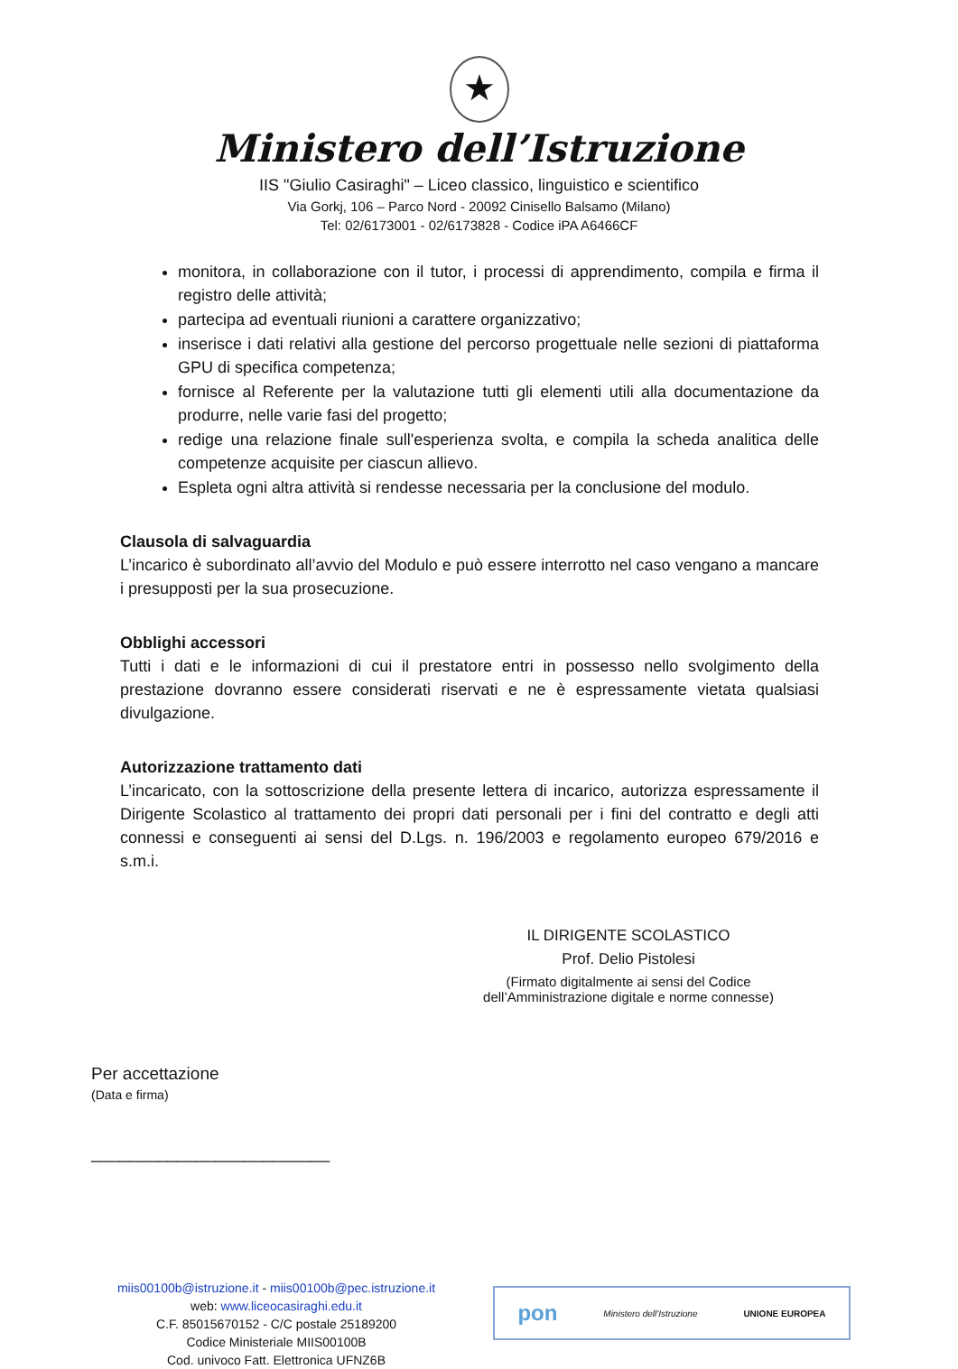★
Ministero dell’Istruzione
IIS "Giulio Casiraghi" – Liceo classico, linguistico e scientifico
Via Gorkj, 106 – Parco Nord - 20092 Cinisello Balsamo (Milano)
Tel: 02/6173001 - 02/6173828 - Codice iPA A6466CF
monitora, in collaborazione con il tutor, i processi di apprendimento, compila e firma il registro delle attività;
partecipa ad eventuali riunioni a carattere organizzativo;
inserisce i dati relativi alla gestione del percorso progettuale nelle sezioni di piattaforma GPU di specifica competenza;
fornisce al Referente per la valutazione tutti gli elementi utili alla documentazione da produrre, nelle varie fasi del progetto;
redige una relazione finale sull'esperienza svolta, e compila la scheda analitica delle competenze acquisite per ciascun allievo.
Espleta ogni altra attività si rendesse necessaria per la conclusione del modulo.
Clausola di salvaguardia
L’incarico è subordinato all’avvio del Modulo e può essere interrotto nel caso vengano a mancare i presupposti per la sua prosecuzione.
Obblighi accessori
Tutti i dati e le informazioni di cui il prestatore entri in possesso nello svolgimento della prestazione dovranno essere considerati riservati e ne è espressamente vietata qualsiasi divulgazione.
Autorizzazione trattamento dati
L’incaricato, con la sottoscrizione della presente lettera di incarico, autorizza espressamente il Dirigente Scolastico al trattamento dei propri dati personali per i fini del contratto e degli atti connessi e conseguenti ai sensi del D.Lgs. n. 196/2003 e regolamento europeo 679/2016 e s.m.i.
IL DIRIGENTE SCOLASTICO
Prof. Delio Pistolesi
(Firmato digitalmente ai sensi del Codice dell’Amministrazione digitale e norme connesse)
Per accettazione
(Data e firma)
_________________________
miis00100b@istruzione.it - miis00100b@pec.istruzione.it
web: www.liceocasiraghi.edu.it
C.F. 85015670152 - C/C postale 25189200
Codice Ministeriale MIIS00100B
Cod. univoco Fatt. Elettronica UFNZ6B
pon Ministero dell'Istruzione UNIONE EUROPEA